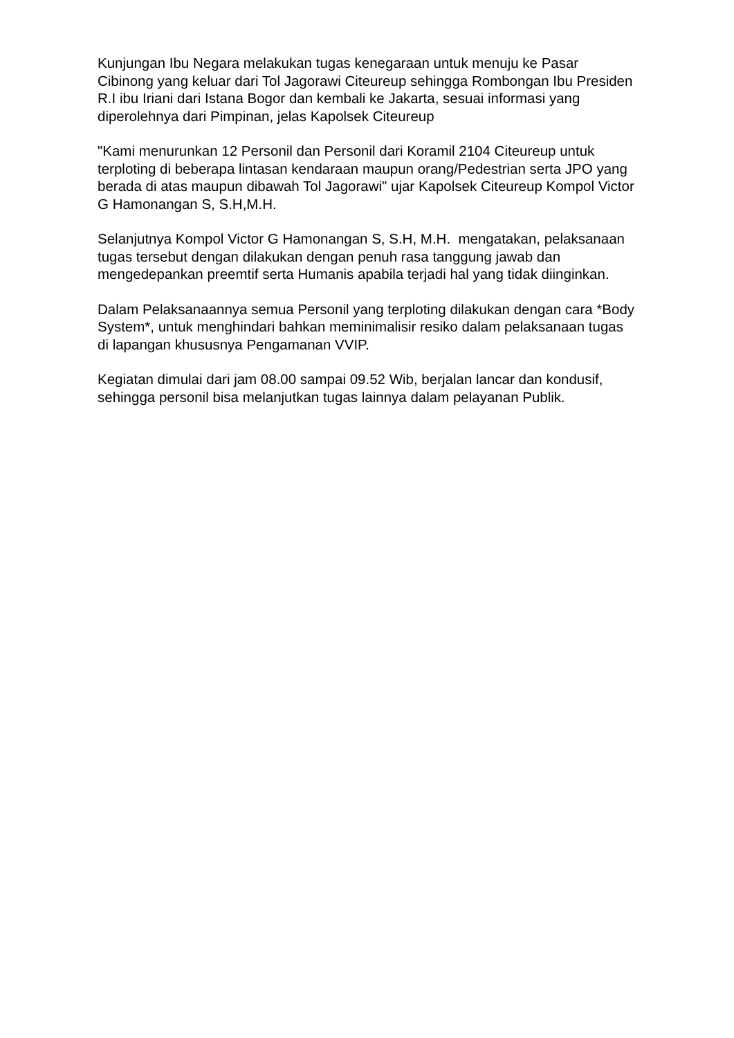Kunjungan Ibu Negara melakukan tugas kenegaraan untuk menuju ke Pasar Cibinong yang keluar dari Tol Jagorawi Citeureup sehingga Rombongan Ibu Presiden R.I ibu Iriani dari Istana Bogor dan kembali ke Jakarta, sesuai informasi yang diperolehnya dari Pimpinan, jelas Kapolsek Citeureup
"Kami menurunkan 12 Personil dan Personil dari Koramil 2104 Citeureup untuk terploting di beberapa lintasan kendaraan maupun orang/Pedestrian serta JPO yang berada di atas maupun dibawah Tol Jagorawi" ujar Kapolsek Citeureup Kompol Victor G Hamonangan S, S.H,M.H.
Selanjutnya Kompol Victor G Hamonangan S, S.H, M.H. mengatakan, pelaksanaan tugas tersebut dengan dilakukan dengan penuh rasa tanggung jawab dan mengedepankan preemtif serta Humanis apabila terjadi hal yang tidak diinginkan.
Dalam Pelaksanaannya semua Personil yang terploting dilakukan dengan cara *Body System*, untuk menghindari bahkan meminimalisir resiko dalam pelaksanaan tugas di lapangan khususnya Pengamanan VVIP.
Kegiatan dimulai dari jam 08.00 sampai 09.52 Wib, berjalan lancar dan kondusif, sehingga personil bisa melanjutkan tugas lainnya dalam pelayanan Publik.